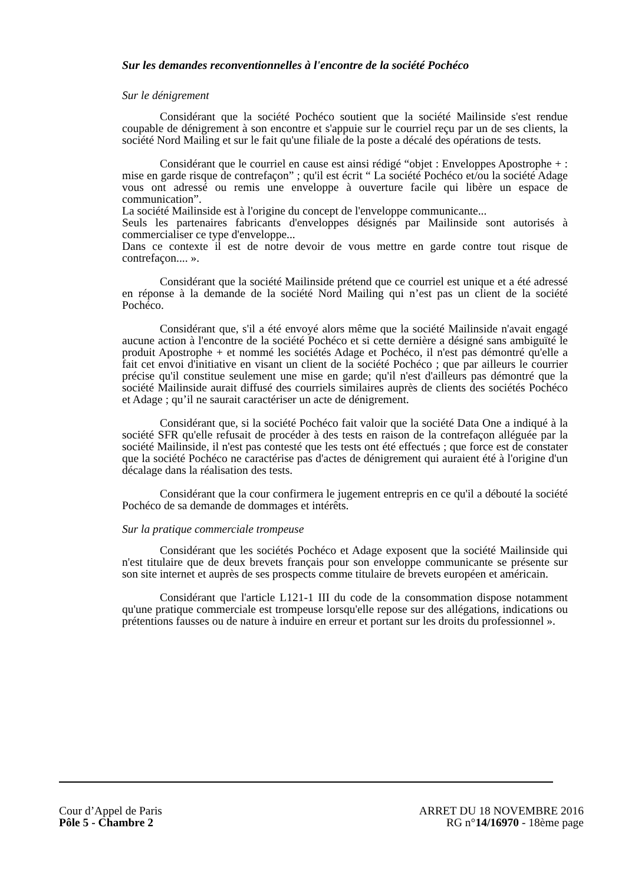Sur les demandes reconventionnelles à l'encontre de la société Pochéco
Sur le dénigrement
Considérant que la société Pochéco soutient que la société Mailinside s'est rendue coupable de dénigrement à son encontre et s'appuie sur le courriel reçu par un de ses clients, la société Nord Mailing et sur le fait qu'une filiale de la poste a décalé des opérations de tests.
Considérant que le courriel en cause est ainsi rédigé “objet : Enveloppes Apostrophe + : mise en garde risque de contrefaçon” ; qu'il est écrit “ La société Pochéco et/ou la société Adage vous ont adressé ou remis une enveloppe à ouverture facile qui libère un espace de communication”.
La société Mailinside est à l'origine du concept de l'enveloppe communicante...
Seuls les partenaires fabricants d'enveloppes désignés par Mailinside sont autorisés à commercialiser ce type d'enveloppe...
Dans ce contexte il est de notre devoir de vous mettre en garde contre tout risque de contrefaçon.... ».
Considérant que la société Mailinside prétend que ce courriel est unique et a été adressé en réponse à la demande de la société Nord Mailing qui n’est pas un client de la société Pochéco.
Considérant que, s'il a été envoyé alors même que la société Mailinside n'avait engagé aucune action à l'encontre de la société Pochéco et si cette dernière a désigné sans ambiguïté le produit Apostrophe + et nommé les sociétés Adage et Pochéco, il n'est pas démontré qu'elle a fait cet envoi d'initiative en visant un client de la société Pochéco ; que par ailleurs le courrier précise qu'il constitue seulement une mise en garde; qu'il n'est d'ailleurs pas démontré que la société Mailinside aurait diffusé des courriels similaires auprès de clients des sociétés Pochéco et Adage ; qu’il ne saurait caractériser un acte de dénigrement.
Considérant que, si la société Pochéco fait valoir que la société Data One a indiqué à la société SFR qu'elle refusait de procéder à des tests en raison de la contrefaçon alléguée par la société Mailinside, il n'est pas contesté que les tests ont été effectués ; que force est de constater que la société Pochéco ne caractérise pas d'actes de dénigrement qui auraient été à l'origine d'un décalage dans la réalisation des tests.
Considérant que la cour confirmera le jugement entrepris en ce qu'il a débouté la société Pochéco de sa demande de dommages et intérêts.
Sur la pratique commerciale trompeuse
Considérant que les sociétés Pochéco et Adage exposent que la société Mailinside qui n'est titulaire que de deux brevets français pour son enveloppe communicante se présente sur son site internet et auprès de ses prospects comme titulaire de brevets européen et américain.
Considérant que l'article L121-1 III du code de la consommation dispose notamment qu'une pratique commerciale est trompeuse lorsqu'elle repose sur des allégations, indications ou prétentions fausses ou de nature à induire en erreur et portant sur les droits du professionnel ».
Cour d’Appel de Paris
Pôle 5 - Chambre 2
ARRET DU 18 NOVEMBRE 2016
RG n°14/16970 - 18ème page